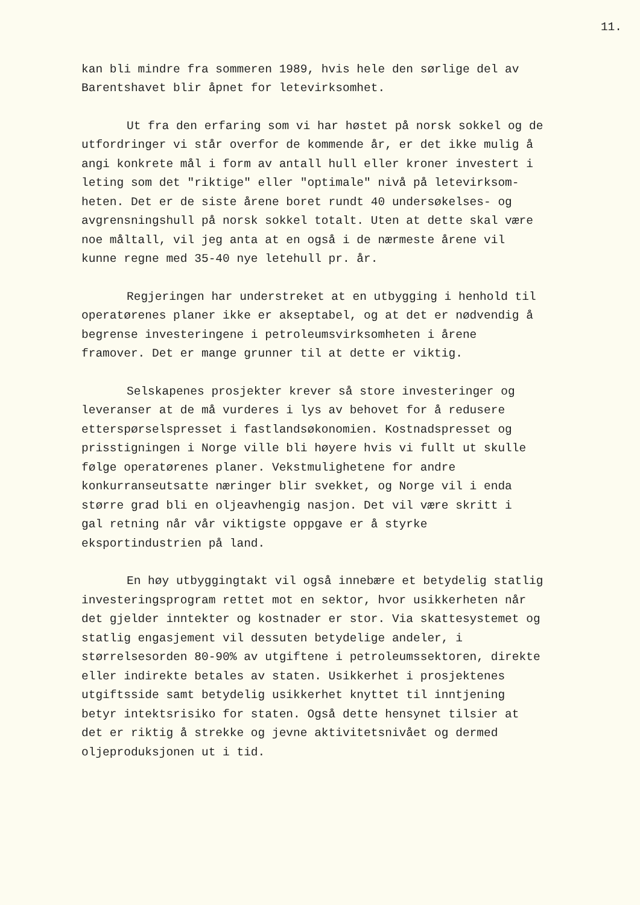11.
kan bli mindre fra sommeren 1989, hvis hele den sørlige del av Barentshavet blir åpnet for letevirksomhet.
Ut fra den erfaring som vi har høstet på norsk sokkel og de utfordringer vi står overfor de kommende år, er det ikke mulig å angi konkrete mål i form av antall hull eller kroner investert i leting som det "riktige" eller "optimale" nivå på letevirksom- heten. Det er de siste årene boret rundt 40 undersøkelses- og avgrensningshull på norsk sokkel totalt. Uten at dette skal være noe måltall, vil jeg anta at en også i de nærmeste årene vil kunne regne med 35-40 nye letehull pr. år.
Regjeringen har understreket at en utbygging i henhold til operatørenes planer ikke er akseptabel, og at det er nødvendig å begrense investeringene i petroleumsvirksomheten i årene framover. Det er mange grunner til at dette er viktig.
Selskapenes prosjekter krever så store investeringer og leveranser at de må vurderes i lys av behovet for å redusere etterspørselspresset i fastlandsøkonomien. Kostnadspresset og prisstigningen i Norge ville bli høyere hvis vi fullt ut skulle følge operatørenes planer. Vekstmulighetene for andre konkurranseutsatte næringer blir svekket, og Norge vil i enda større grad bli en oljeavhengig nasjon. Det vil være skritt i gal retning når vår viktigste oppgave er å styrke eksportindustrien på land.
En høy utbyggingtakt vil også innebære et betydelig statlig investeringsprogram rettet mot en sektor, hvor usikkerheten når det gjelder inntekter og kostnader er stor. Via skattesystemet og statlig engasjement vil dessuten betydelige andeler, i størrelsesorden 80-90% av utgiftene i petroleumssektoren, direkte eller indirekte betales av staten. Usikkerhet i prosjektenes utgiftsside samt betydelig usikkerhet knyttet til inntjening betyr intektsrisiko for staten. Også dette hensynet tilsier at det er riktig å strekke og jevne aktivitetsnivået og dermed oljeproduksjonen ut i tid.